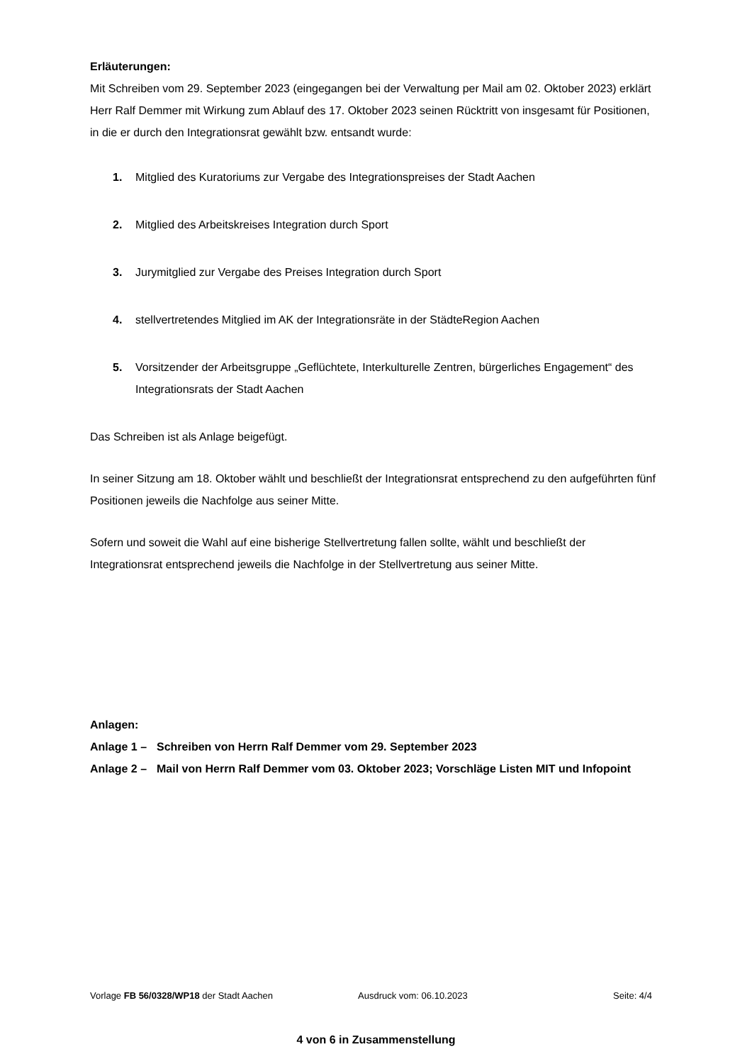Erläuterungen:
Mit Schreiben vom 29. September 2023 (eingegangen bei der Verwaltung per Mail am 02. Oktober 2023) erklärt Herr Ralf Demmer mit Wirkung zum Ablauf des 17. Oktober 2023 seinen Rücktritt von insgesamt für Positionen, in die er durch den Integrationsrat gewählt bzw. entsandt wurde:
1. Mitglied des Kuratoriums zur Vergabe des Integrationspreises der Stadt Aachen
2. Mitglied des Arbeitskreises Integration durch Sport
3. Jurymitglied zur Vergabe des Preises Integration durch Sport
4. stellvertretendes Mitglied im AK der Integrationsräte in der StädteRegion Aachen
5. Vorsitzender der Arbeitsgruppe „Geflüchtete, Interkulturelle Zentren, bürgerliches Engagement“ des Integrationsrats der Stadt Aachen
Das Schreiben ist als Anlage beigefügt.
In seiner Sitzung am 18. Oktober wählt und beschließt der Integrationsrat entsprechend zu den aufgeführten fünf Positionen jeweils die Nachfolge aus seiner Mitte.
Sofern und soweit die Wahl auf eine bisherige Stellvertretung fallen sollte, wählt und beschließt der Integrationsrat entsprechend jeweils die Nachfolge in der Stellvertretung aus seiner Mitte.
Anlagen:
Anlage 1 – Schreiben von Herrn Ralf Demmer vom 29. September 2023
Anlage 2 – Mail von Herrn Ralf Demmer vom 03. Oktober 2023; Vorschläge Listen MIT und Infopoint
Vorlage FB 56/0328/WP18 der Stadt Aachen Ausdruck vom: 06.10.2023 Seite: 4/4
4 von 6 in Zusammenstellung